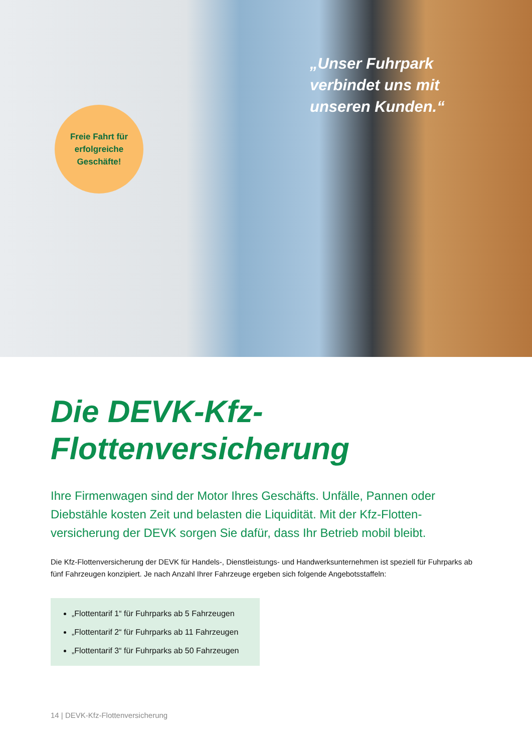Freie Fahrt für
erfolgreiche
Geschäfte!
„Unser Fuhrpark
verbindet uns mit
unseren Kunden.“
Die DEVK-Kfz-
Flottenversicherung
Ihre Firmenwagen sind der Motor Ihres Geschäfts. Unfälle, Pannen oder Diebstähle kosten Zeit und belasten die Liquidität. Mit der Kfz-Flotten-versicherung der DEVK sorgen Sie dafür, dass Ihr Betrieb mobil bleibt.
Die Kfz-Flottenversicherung der DEVK für Handels-, Dienstleistungs- und Handwerksunternehmen ist speziell für Fuhrparks ab fünf Fahrzeugen konzipiert. Je nach Anzahl Ihrer Fahrzeuge ergeben sich folgende Angebotsstaffeln:
„Flottentarif 1“ für Fuhrparks ab 5 Fahrzeugen
„Flottentarif 2“ für Fuhrparks ab 11 Fahrzeugen
„Flottentarif 3“ für Fuhrparks ab 50 Fahrzeugen
14 | DEVK-Kfz-Flottenversicherung